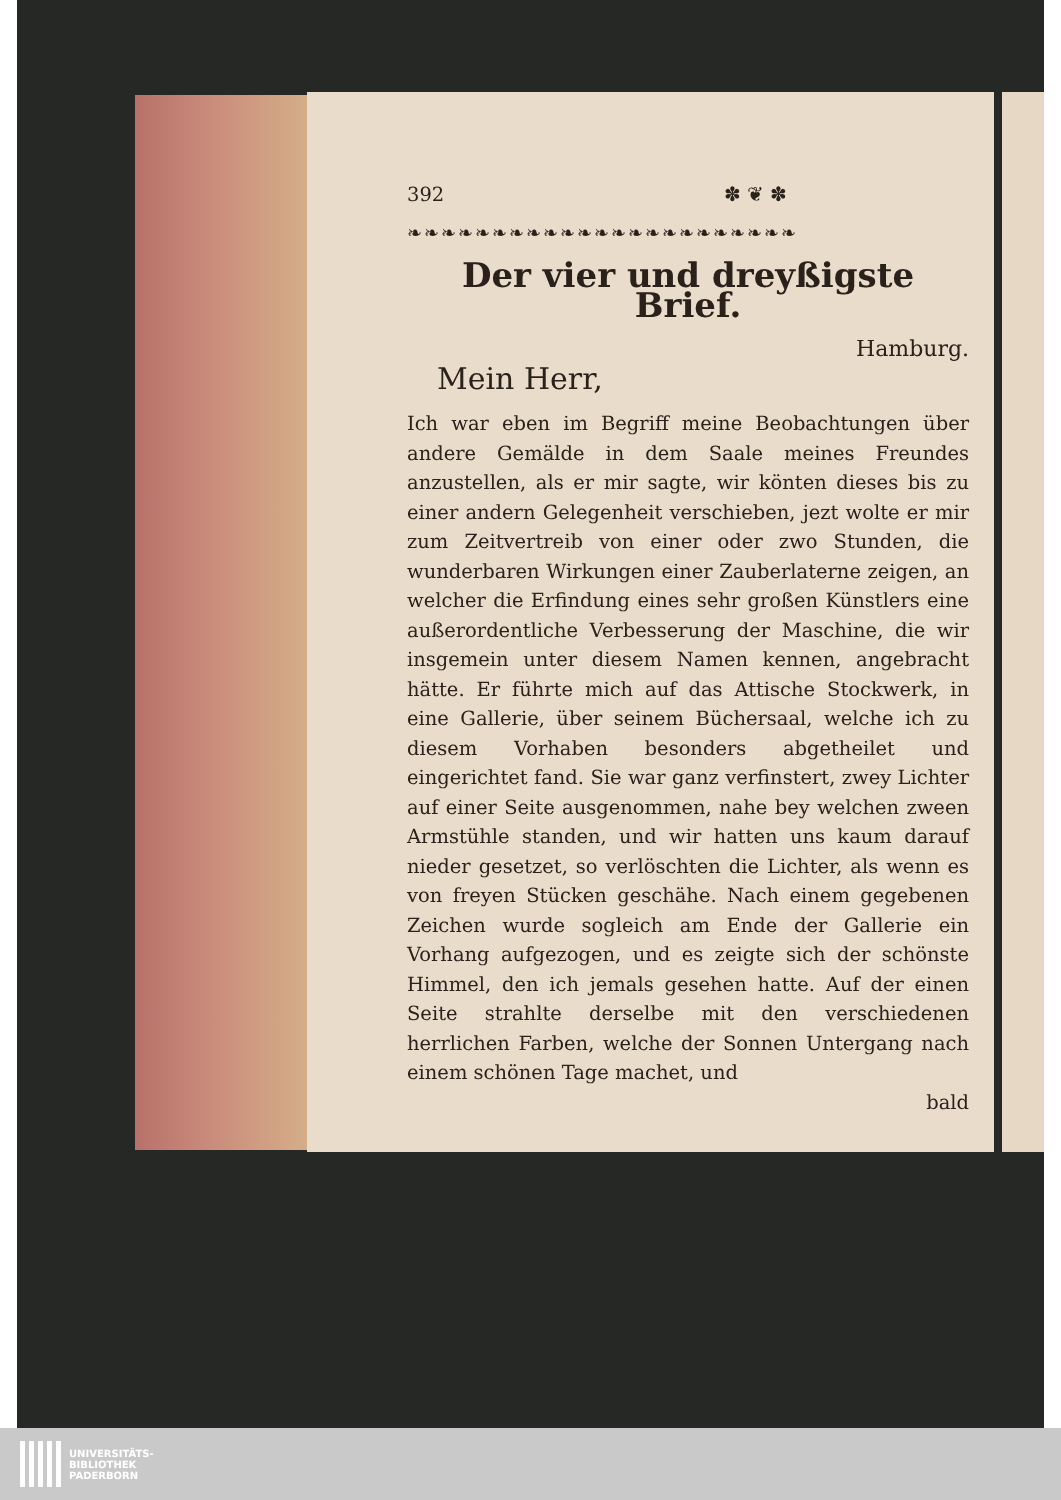392 ✽ ❦ ✽
❧❧❧❧❧❧❧❧❧❧❧❧❧❧❧❧❧❧❧❧❧❧❧
Der vier und dreyßigste Brief.
Hamburg.
Mein Herr,
Ich war eben im Begriff meine Beobachtungen über andere Gemälde in dem Saale meines Freundes anzustellen, als er mir sagte, wir könten dieses bis zu einer andern Gelegenheit verschieben, jezt wolte er mir zum Zeitvertreib von einer oder zwo Stunden, die wunderbaren Wirkungen einer Zauberlaterne zeigen, an welcher die Erfindung eines sehr großen Künstlers eine außerordentliche Verbesserung der Maschine, die wir insgemein unter diesem Namen kennen, angebracht hätte. Er führte mich auf das Attische Stockwerk, in eine Gallerie, über seinem Büchersaal, welche ich zu diesem Vorhaben besonders abgetheilet und eingerichtet fand. Sie war ganz verfinstert, zwey Lichter auf einer Seite ausgenommen, nahe bey welchen zween Armstühle standen, und wir hatten uns kaum darauf nieder gesetzet, so verlöschten die Lichter, als wenn es von freyen Stücken geschähe. Nach einem gegebenen Zeichen wurde sogleich am Ende der Gallerie ein Vorhang aufgezogen, und es zeigte sich der schönste Himmel, den ich jemals gesehen hatte. Auf der einen Seite strahlte derselbe mit den verschiedenen herrlichen Farben, welche der Sonnen Untergang nach einem schönen Tage machet, und
bald
UNIVERSITÄTS-
BIBLIOTHEK
PADERBORN